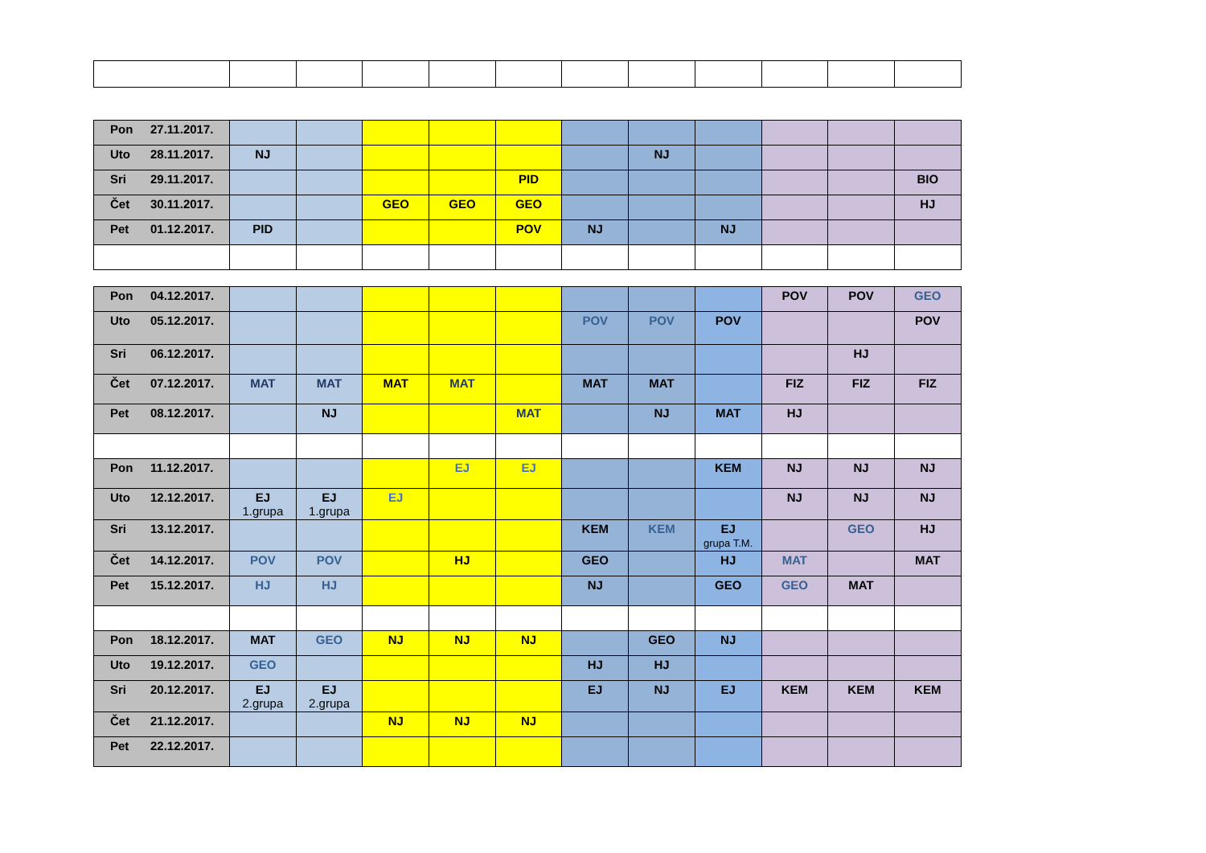| Pon 27.11.2017. | | | | | | | | | | | |
| Uto 28.11.2017. | NJ | | | | | | NJ | | | | |
| Sri 29.11.2017. | | | | | PID | | | | | | BIO |
| Čet 30.11.2017. | | | GEO | GEO | GEO | | | | | | HJ |
| Pet 01.12.2017. | PID | | | | POV | NJ | | NJ | | | |
| Pon 04.12.2017. | | | | | | | | | POV | POV | GEO |
| Uto 05.12.2017. | | | | | | POV | POV | POV | | | POV |
| Sri 06.12.2017. | | | | | | | | | | HJ | |
| Čet 07.12.2017. | MAT | MAT | MAT | MAT | | MAT | MAT | | FIZ | FIZ | FIZ |
| Pet 08.12.2017. | | NJ | | | MAT | | NJ | MAT | HJ | | |
| Pon 11.12.2017. | | | | EJ | EJ | | | KEM | NJ | NJ | NJ |
| Uto 12.12.2017. | EJ 1.grupa | EJ 1.grupa | EJ | | | | | | NJ | NJ | NJ |
| Sri 13.12.2017. | | | | | | KEM | KEM | EJ grupa T.M. | | GEO | HJ |
| Čet 14.12.2017. | POV | POV | | HJ | | GEO | | HJ | MAT | | MAT |
| Pet 15.12.2017. | HJ | HJ | | | | NJ | | GEO | GEO | MAT | |
| Pon 18.12.2017. | MAT | GEO | NJ | NJ | NJ | | GEO | NJ | | | |
| Uto 19.12.2017. | GEO | | | | | HJ | HJ | | | | |
| Sri 20.12.2017. | EJ 2.grupa | EJ 2.grupa | | | | EJ | NJ | EJ | KEM | KEM | KEM |
| Čet 21.12.2017. | | | NJ | NJ | NJ | | | | | | |
| Pet 22.12.2017. | | | | | | | | | | | |